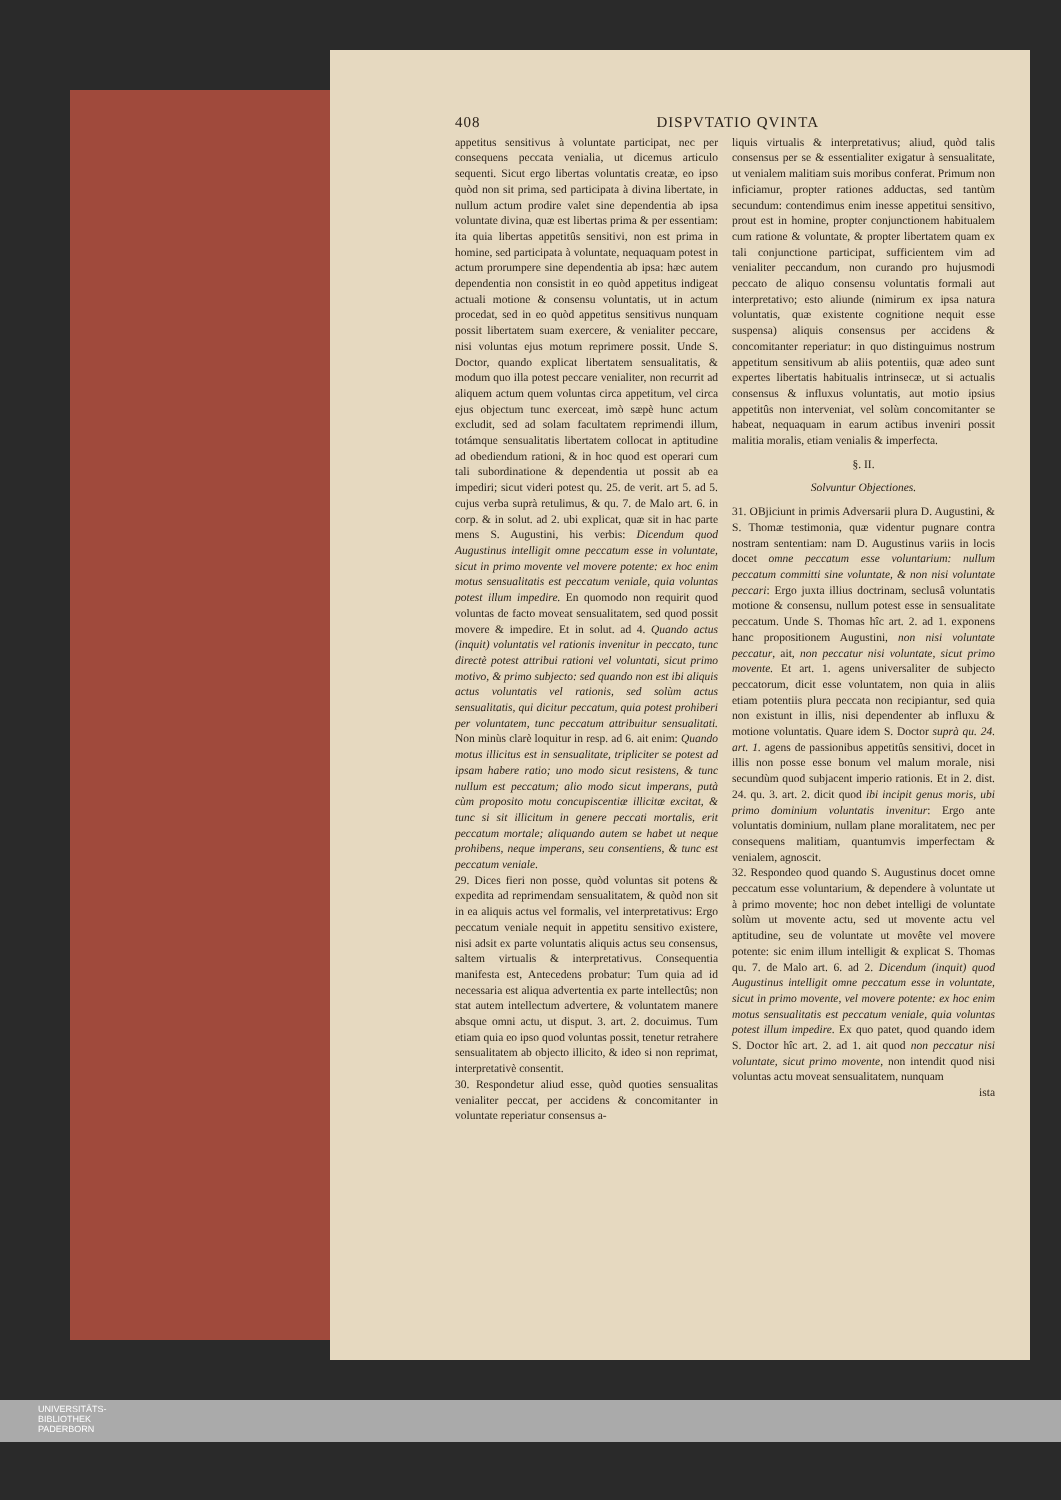408 DISPVTATIO QVINTA
appetitus sensitivus à voluntate participat, nec per consequens peccata venialia, ut dicemus articulo sequenti. Sicut ergo libertas voluntatis creatæ, eo ipso quòd non sit prima, sed participata à divina libertate, in nullum actum prodire valet sine dependentia ab ipsa voluntate divina, quæ est libertas prima & per essentiam: ita quia libertas appetitûs sensitivi, non est prima in homine, sed participata à voluntate, nequaquam potest in actum prorumpere sine dependentia ab ipsa: hæc autem dependentia non consistit in eo quòd appetitus indigeat actuali motione & consensu voluntatis, ut in actum procedat, sed in eo quòd appetitus sensitivus nunquam possit libertatem suam exercere, & venialiter peccare, nisi voluntas ejus motum reprimere possit. Unde S. Doctor, quando explicat libertatem sensualitatis, & modum quo illa potest peccare venialiter, non recurrit ad aliquem actum quem voluntas circa appetitum, vel circa ejus objectum tunc exerceat, imò sæpè hunc actum excludit, sed ad solam facultatem reprimendi illum, totámque sensualitatis libertatem collocat in aptitudine ad obediendum rationi, & in hoc quod est operari cum tali subordinatione & dependentia ut possit ab ea impediri; sicut videri potest qu. 25. de verit. art 5. ad 5. cujus verba suprà retulimus, & qu. 7. de Malo art. 6. in corp. & in solut. ad 2. ubi explicat, quæ sit in hac parte mens S. Augustini, his verbis: Dicendum quod Augustinus intelligit omne peccatum esse in voluntate, sicut in primo movente vel movere potente: ex hoc enim motus sensualitatis est peccatum veniale, quia voluntas potest illum impedire. En quomodo non requirit quod voluntas de facto moveat sensualitatem, sed quod possit movere & impedire. Et in solut. ad 4. Quando actus (inquit) voluntatis vel rationis invenitur in peccato, tunc directè potest attribui rationi vel voluntati, sicut primo motivo, & primo subjecto: sed quando non est ibi aliquis actus voluntatis vel rationis, sed solùm actus sensualitatis, qui dicitur peccatum, quia potest prohiberi per voluntatem, tunc peccatum attribuitur sensualitati. Non minùs clarè loquitur in resp. ad 6. ait enim: Quando motus illicitus est in sensualitate, tripliciter se potest ad ipsam habere ratio; uno modo sicut resistens, & tunc nullum est peccatum; alio modo sicut imperans, putà cùm proposito motu concupiscentiæ illicitæ excitat, & tunc si sit illicitum in genere peccati mortalis, erit peccatum mortale; aliquando autem se habet ut neque prohibens, neque imperans, seu consentiens, & tunc est peccatum veniale.
29. Dices fieri non posse, quòd voluntas sit potens & expedita ad reprimendam sensualitatem, & quòd non sit in ea aliquis actus vel formalis, vel interpretativus: Ergo peccatum veniale nequit in appetitu sensitivo existere, nisi adsit ex parte voluntatis aliquis actus seu consensus, saltem virtualis & interpretativus. Consequentia manifesta est, Antecedens probatur: Tum quia ad id necessaria est aliqua advertentia ex parte intellectûs; non stat autem intellectum advertere, & voluntatem manere absque omni actu, ut disput. 3. art. 2. docuimus. Tum etiam quia eo ipso quod voluntas possit, tenetur retrahere sensualitatem ab objecto illicito, & ideo si non reprimat, interpretativè consentit.
30. Respondetur aliud esse, quòd quoties sensualitas venialiter peccat, per accidens & concomitanter in voluntate reperiatur consensus a-
liquis virtualis & interpretativus; aliud, quòd talis consensus per se & essentialiter exigatur à sensualitate, ut venialem malitiam suis moribus conferat. Primum non inficiamur, propter rationes adductas, sed tantùm secundum: contendimus enim inesse appetitui sensitivo, prout est in homine, propter conjunctionem habitualem cum ratione & voluntate, & propter libertatem quam ex tali conjunctione participat, sufficientem vim ad venialiter peccandum, non curando pro hujusmodi peccato de aliquo consensu voluntatis formali aut interpretativo; esto aliunde (nimirum ex ipsa natura voluntatis, quæ existente cognitione nequit esse suspensa) aliquis consensus per accidens & concomitanter reperiatur: in quo distinguimus nostrum appetitum sensitivum ab aliis potentiis, quæ adeo sunt expertes libertatis habitualis intrinsecæ, ut si actualis consensus & influxus voluntatis, aut motio ipsius appetitûs non interveniat, vel solùm concomitanter se habeat, nequaquam in earum actibus inveniri possit malitia moralis, etiam venialis & imperfecta.
§. II.
Solvuntur Objectiones.
31. OBjiciunt in primis Adversarii plura D. Augustini, & S. Thomæ testimonia, quæ videntur pugnare contra nostram sententiam: nam D. Augustinus variis in locis docet omne peccatum esse voluntarium: nullum peccatum committi sine voluntate, & non nisi voluntate peccari: Ergo juxta illius doctrinam, seclusâ voluntatis motione & consensu, nullum potest esse in sensualitate peccatum. Unde S. Thomas hîc art. 2. ad 1. exponens hanc propositionem Augustini, non nisi voluntate peccatur, ait, non peccatur nisi voluntate, sicut primo movente. Et art. 1. agens universaliter de subjecto peccatorum, dicit esse voluntatem, non quia in aliis etiam potentiis plura peccata non recipiantur, sed quia non existunt in illis, nisi dependenter ab influxu & motione voluntatis. Quare idem S. Doctor suprà qu. 24. art. 1. agens de passionibus appetitûs sensitivi, docet in illis non posse esse bonum vel malum morale, nisi secundùm quod subjacent imperio rationis. Et in 2. dist. 24. qu. 3. art. 2. dicit quod ibi incipit genus moris, ubi primo dominium voluntatis invenitur: Ergo ante voluntatis dominium, nullam plane moralitatem, nec per consequens malitiam, quantumvis imperfectam & venialem, agnoscit.
32. Respondeo quod quando S. Augustinus docet omne peccatum esse voluntarium, & dependere à voluntate ut à primo movente; hoc non debet intelligi de voluntate solùm ut movente actu, sed ut movente actu vel aptitudine, seu de voluntate ut movête vel movere potente: sic enim illum intelligit & explicat S. Thomas qu. 7. de Malo art. 6. ad 2. Dicendum (inquit) quod Augustinus intelligit omne peccatum esse in voluntate, sicut in primo movente, vel movere potente: ex hoc enim motus sensualitatis est peccatum veniale, quia voluntas potest illum impedire. Ex quo patet, quod quando idem S. Doctor hîc art. 2. ad 1. ait quod non peccatur nisi voluntate, sicut primo movente, non intendit quod nisi voluntas actu moveat sensualitatem, nunquam
ista
UNIVERSITÄTS-
BIBLIOTHEK
PADERBORN